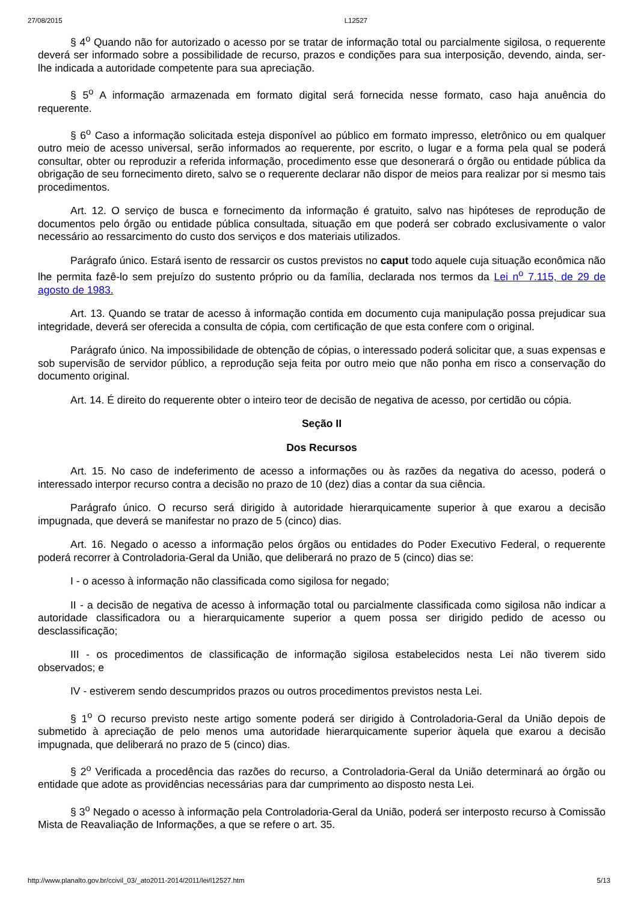27/08/2015 L12527
§ 4<sup>o</sup> Quando não for autorizado o acesso por se tratar de informação total ou parcialmente sigilosa, o requerente deverá ser informado sobre a possibilidade de recurso, prazos e condições para sua interposição, devendo, ainda, ser-lhe indicada a autoridade competente para sua apreciação.
§ 5<sup>o</sup> A informação armazenada em formato digital será fornecida nesse formato, caso haja anuência do requerente.
§ 6<sup>o</sup> Caso a informação solicitada esteja disponível ao público em formato impresso, eletrônico ou em qualquer outro meio de acesso universal, serão informados ao requerente, por escrito, o lugar e a forma pela qual se poderá consultar, obter ou reproduzir a referida informação, procedimento esse que desonerará o órgão ou entidade pública da obrigação de seu fornecimento direto, salvo se o requerente declarar não dispor de meios para realizar por si mesmo tais procedimentos.
Art. 12. O serviço de busca e fornecimento da informação é gratuito, salvo nas hipóteses de reprodução de documentos pelo órgão ou entidade pública consultada, situação em que poderá ser cobrado exclusivamente o valor necessário ao ressarcimento do custo dos serviços e dos materiais utilizados.
Parágrafo único. Estará isento de ressarcir os custos previstos no caput todo aquele cuja situação econômica não lhe permita fazê-lo sem prejuízo do sustento próprio ou da família, declarada nos termos da Lei n<sup>o</sup> 7.115, de 29 de agosto de 1983.
Art. 13. Quando se tratar de acesso à informação contida em documento cuja manipulação possa prejudicar sua integridade, deverá ser oferecida a consulta de cópia, com certificação de que esta confere com o original.
Parágrafo único. Na impossibilidade de obtenção de cópias, o interessado poderá solicitar que, a suas expensas e sob supervisão de servidor público, a reprodução seja feita por outro meio que não ponha em risco a conservação do documento original.
Art. 14. É direito do requerente obter o inteiro teor de decisão de negativa de acesso, por certidão ou cópia.
Seção II
Dos Recursos
Art. 15. No caso de indeferimento de acesso a informações ou às razões da negativa do acesso, poderá o interessado interpor recurso contra a decisão no prazo de 10 (dez) dias a contar da sua ciência.
Parágrafo único. O recurso será dirigido à autoridade hierarquicamente superior à que exarou a decisão impugnada, que deverá se manifestar no prazo de 5 (cinco) dias.
Art. 16. Negado o acesso a informação pelos órgãos ou entidades do Poder Executivo Federal, o requerente poderá recorrer à Controladoria-Geral da União, que deliberará no prazo de 5 (cinco) dias se:
I - o acesso à informação não classificada como sigilosa for negado;
II - a decisão de negativa de acesso à informação total ou parcialmente classificada como sigilosa não indicar a autoridade classificadora ou a hierarquicamente superior a quem possa ser dirigido pedido de acesso ou desclassificação;
III - os procedimentos de classificação de informação sigilosa estabelecidos nesta Lei não tiverem sido observados; e
IV - estiverem sendo descumpridos prazos ou outros procedimentos previstos nesta Lei.
§ 1<sup>o</sup> O recurso previsto neste artigo somente poderá ser dirigido à Controladoria-Geral da União depois de submetido à apreciação de pelo menos uma autoridade hierarquicamente superior àquela que exarou a decisão impugnada, que deliberará no prazo de 5 (cinco) dias.
§ 2<sup>o</sup> Verificada a procedência das razões do recurso, a Controladoria-Geral da União determinará ao órgão ou entidade que adote as providências necessárias para dar cumprimento ao disposto nesta Lei.
§ 3<sup>o</sup> Negado o acesso à informação pela Controladoria-Geral da União, poderá ser interposto recurso à Comissão Mista de Reavaliação de Informações, a que se refere o art. 35.
http://www.planalto.gov.br/ccivil_03/_ato2011-2014/2011/lei/l12527.htm 5/13